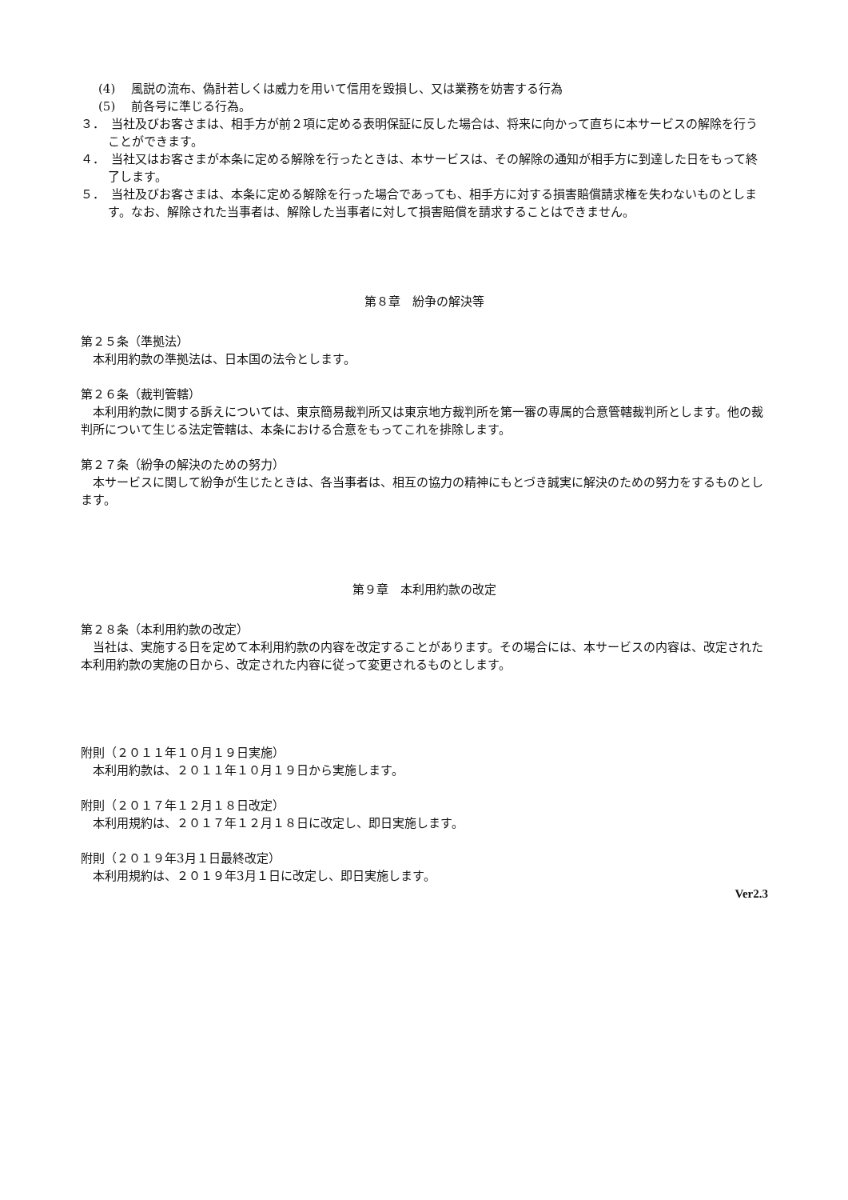(4)　 風説の流布、偽計若しくは威力を用いて信用を毀損し、又は業務を妨害する行為
(5)　 前各号に準じる行為。
３．　当社及びお客さまは、相手方が前２項に定める表明保証に反した場合は、将来に向かって直ちに本サービスの解除を行うことができます。
４．　当社又はお客さまが本条に定める解除を行ったときは、本サービスは、その解除の通知が相手方に到達した日をもって終了します。
５．　当社及びお客さまは、本条に定める解除を行った場合であっても、相手方に対する損害賠償請求権を失わないものとします。なお、解除された当事者は、解除した当事者に対して損害賠償を請求することはできません。
第８章　紛争の解決等
第２５条（準拠法）
本利用約款の準拠法は、日本国の法令とします。
第２６条（裁判管轄）
本利用約款に関する訴えについては、東京簡易裁判所又は東京地方裁判所を第一審の専属的合意管轄裁判所とします。他の裁判所について生じる法定管轄は、本条における合意をもってこれを排除します。
第２７条（紛争の解決のための努力）
本サービスに関して紛争が生じたときは、各当事者は、相互の協力の精神にもとづき誠実に解決のための努力をするものとします。
第９章　本利用約款の改定
第２８条（本利用約款の改定）
当社は、実施する日を定めて本利用約款の内容を改定することがあります。その場合には、本サービスの内容は、改定された本利用約款の実施の日から、改定された内容に従って変更されるものとします。
附則（２０１１年１０月１９日実施）
本利用約款は、２０１１年１０月１９日から実施します。
附則（２０１７年１２月１８日改定）
本利用規約は、２０１７年１２月１８日に改定し、即日実施します。
附則（２０１９年3月１日最終改定）
本利用規約は、２０１９年3月１日に改定し、即日実施します。
Ver2.3